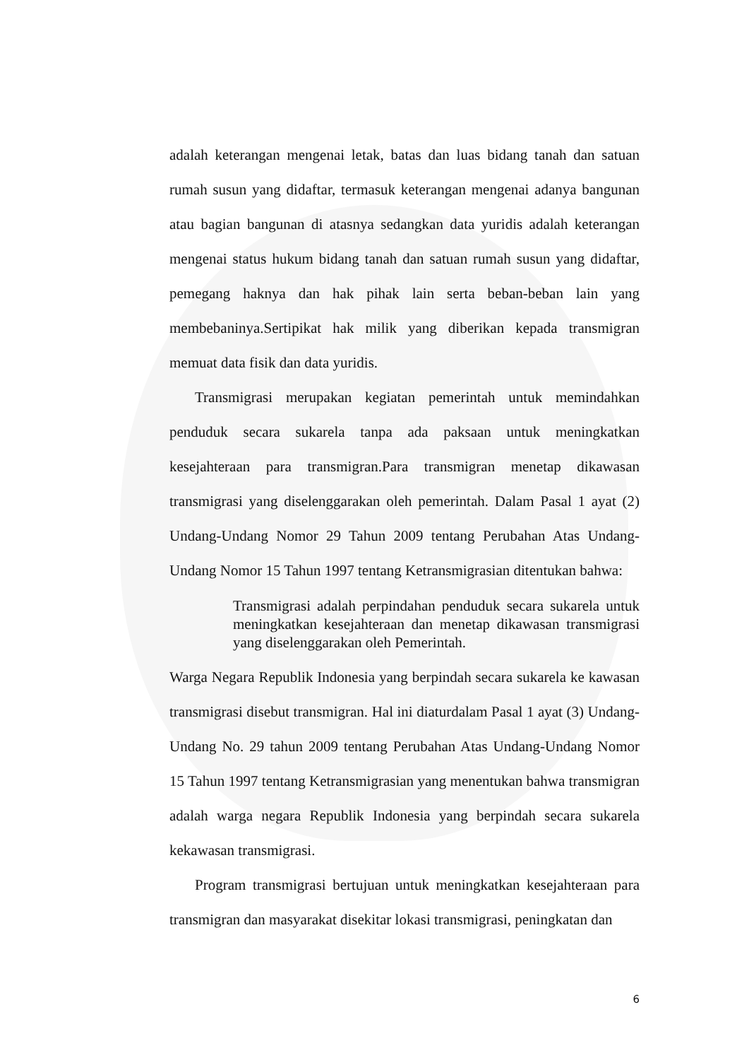adalah keterangan mengenai letak, batas dan luas bidang tanah dan satuan rumah susun yang didaftar, termasuk keterangan mengenai adanya bangunan atau bagian bangunan di atasnya sedangkan data yuridis adalah keterangan mengenai status hukum bidang tanah dan satuan rumah susun yang didaftar, pemegang haknya dan hak pihak lain serta beban-beban lain yang membebaninya.Sertipikat hak milik yang diberikan kepada transmigran memuat data fisik dan data yuridis.
Transmigrasi merupakan kegiatan pemerintah untuk memindahkan penduduk secara sukarela tanpa ada paksaan untuk meningkatkan kesejahteraan para transmigran.Para transmigran menetap dikawasan transmigrasi yang diselenggarakan oleh pemerintah. Dalam Pasal 1 ayat (2) Undang-Undang Nomor 29 Tahun 2009 tentang Perubahan Atas Undang-Undang Nomor 15 Tahun 1997 tentang Ketransmigrasian ditentukan bahwa:
Transmigrasi adalah perpindahan penduduk secara sukarela untuk meningkatkan kesejahteraan dan menetap dikawasan transmigrasi yang diselenggarakan oleh Pemerintah.
Warga Negara Republik Indonesia yang berpindah secara sukarela ke kawasan transmigrasi disebut transmigran. Hal ini diaturdalam Pasal 1 ayat (3) Undang-Undang No. 29 tahun 2009 tentang Perubahan Atas Undang-Undang Nomor 15 Tahun 1997 tentang Ketransmigrasian yang menentukan bahwa transmigran adalah warga negara Republik Indonesia yang berpindah secara sukarela kekawasan transmigrasi.
Program transmigrasi bertujuan untuk meningkatkan kesejahteraan para transmigran dan masyarakat disekitar lokasi transmigrasi, peningkatan dan
6